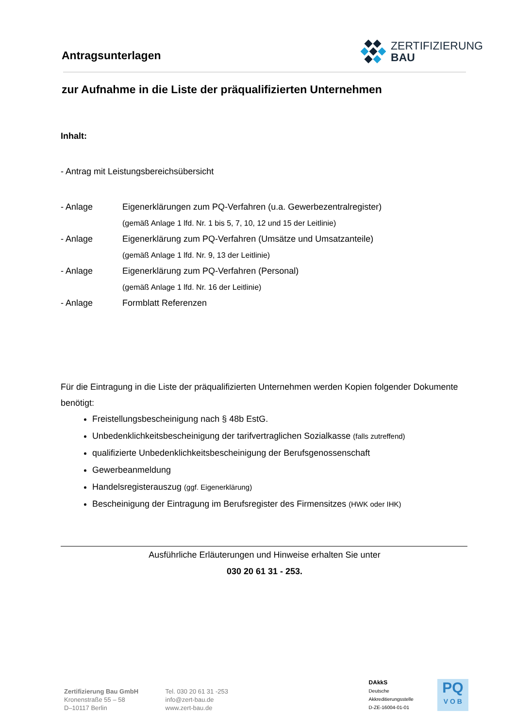Antragsunterlagen
ZERTIFIZIERUNG
BAU
zur Aufnahme in die Liste der präqualifizierten Unternehmen
Inhalt:
- Antrag mit Leistungsbereichsübersicht
| - Anlage | Eigenerklärungen zum PQ-Verfahren (u.a. Gewerbezentralregister) |
| | (gemäß Anlage 1 lfd. Nr. 1 bis 5, 7, 10, 12 und 15 der Leitlinie) |
| - Anlage | Eigenerklärung zum PQ-Verfahren (Umsätze und Umsatzanteile) |
| | (gemäß Anlage 1 lfd. Nr. 9, 13 der Leitlinie) |
| - Anlage | Eigenerklärung zum PQ-Verfahren (Personal) |
| | (gemäß Anlage 1 lfd. Nr. 16 der Leitlinie) |
| - Anlage | Formblatt Referenzen |
Für die Eintragung in die Liste der präqualifizierten Unternehmen werden Kopien folgender Dokumente benötigt:
Freistellungsbescheinigung nach § 48b EstG.
Unbedenklichkeitsbescheinigung der tarifvertraglichen Sozialkasse (falls zutreffend)
qualifizierte Unbedenklichkeitsbescheinigung der Berufsgenossenschaft
Gewerbeanmeldung
Handelsregisterauszug (ggf. Eigenerklärung)
Bescheinigung der Eintragung im Berufsregister des Firmensitzes (HWK oder IHK)
Ausführliche Erläuterungen und Hinweise erhalten Sie unter
030 20 61 31 - 253.
Zertifizierung Bau GmbH
Kronenstraße 55 – 58
D–10117 Berlin
Tel. 030 20 61 31 -253
info@zert-bau.de
www.zert-bau.de
DAkkS
Deutsche Akkreditierungsstelle
D-ZE-16004-01-01
PQ
V O B